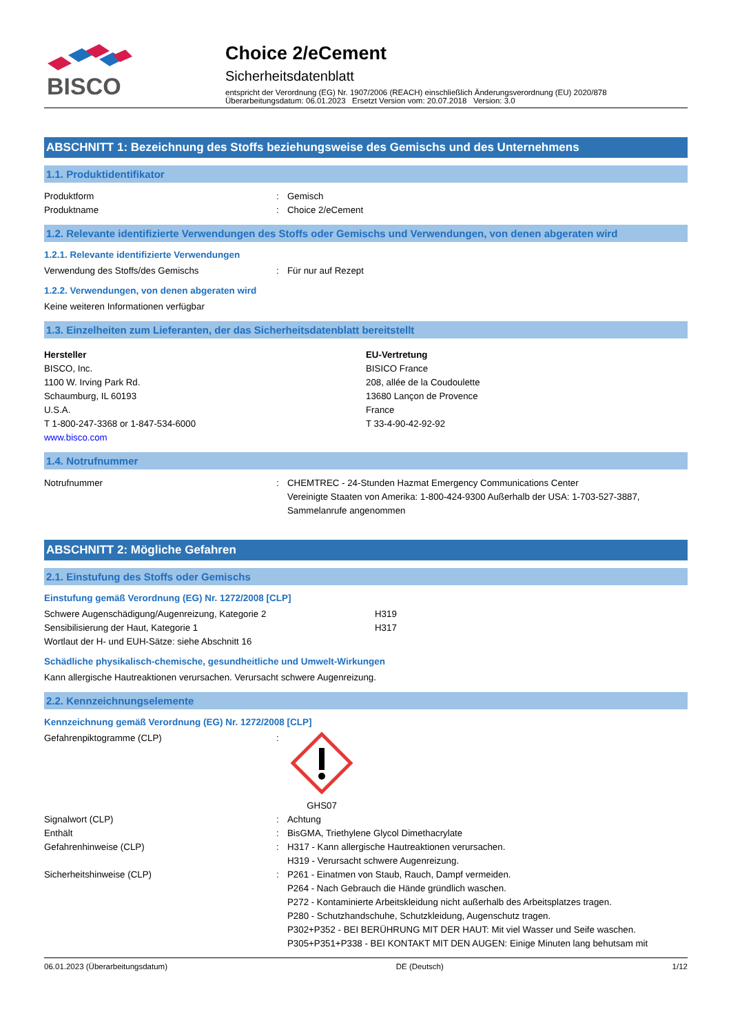BISCO
Choice 2/eCement
Sicherheitsdatenblatt
entspricht der Verordnung (EG) Nr. 1907/2006 (REACH) einschließlich Änderungsverordnung (EU) 2020/878
Überarbeitungsdatum: 06.01.2023 Ersetzt Version vom: 20.07.2018 Version: 3.0
ABSCHNITT 1: Bezeichnung des Stoffs beziehungsweise des Gemischs und des Unternehmens
1.1. Produktidentifikator
Produktform: Gemisch
Produktname: Choice 2/eCement
1.2. Relevante identifizierte Verwendungen des Stoffs oder Gemischs und Verwendungen, von denen abgeraten wird
1.2.1. Relevante identifizierte Verwendungen
Verwendung des Stoffs/des Gemischs: Für nur auf Rezept
1.2.2. Verwendungen, von denen abgeraten wird
Keine weiteren Informationen verfügbar
1.3. Einzelheiten zum Lieferanten, der das Sicherheitsdatenblatt bereitstellt
Hersteller
BISCO, Inc.
1100 W. Irving Park Rd.
Schaumburg, IL 60193
U.S.A.
T 1-800-247-3368 or 1-847-534-6000
www.bisco.com
EU-Vertretung
BISICO France
208, allée de la Coudoulette
13680 Lançon de Provence
France
T 33-4-90-42-92-92
1.4. Notrufnummer
Notrufnummer: CHEMTREC - 24-Stunden Hazmat Emergency Communications Center
Vereinigte Staaten von Amerika: 1-800-424-9300 Außerhalb der USA: 1-703-527-3887, Sammelanrufe angenommen
ABSCHNITT 2: Mögliche Gefahren
2.1. Einstufung des Stoffs oder Gemischs
Einstufung gemäß Verordnung (EG) Nr. 1272/2008 [CLP]
Schwere Augenschädigung/Augenreizung, Kategorie 2 H319
Sensibilisierung der Haut, Kategorie 1 H317
Wortlaut der H- und EUH-Sätze: siehe Abschnitt 16
Schädliche physikalisch-chemische, gesundheitliche und Umwelt-Wirkungen
Kann allergische Hautreaktionen verursachen. Verursacht schwere Augenreizung.
2.2. Kennzeichnungselemente
Kennzeichnung gemäß Verordnung (EG) Nr. 1272/2008 [CLP]
Gefahrenpiktogramme (CLP):
GHS07
Signalwort (CLP): Achtung
Enthält: BisGMA, Triethylene Glycol Dimethacrylate
Gefahrenhinweise (CLP): H317 - Kann allergische Hautreaktionen verursachen.
H319 - Verursacht schwere Augenreizung.
Sicherheitshinweise (CLP): P261 - Einatmen von Staub, Rauch, Dampf vermeiden.
P264 - Nach Gebrauch die Hände gründlich waschen.
P272 - Kontaminierte Arbeitskleidung nicht außerhalb des Arbeitsplatzes tragen.
P280 - Schutzhandschuhe, Schutzkleidung, Augenschutz tragen.
P302+P352 - BEI BERÜHRUNG MIT DER HAUT: Mit viel Wasser und Seife waschen.
P305+P351+P338 - BEI KONTAKT MIT DEN AUGEN: Einige Minuten lang behutsam mit
06.01.2023 (Überarbeitungsdatum) DE (Deutsch) 1/12